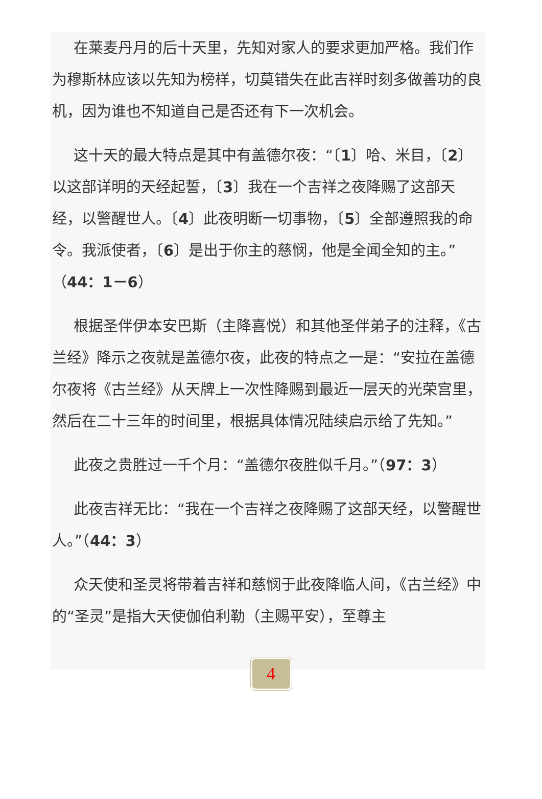在莱麦丹月的后十天里，先知对家人的要求更加严格。我们作为穆斯林应该以先知为榜样，切莫错失在此吉祥时刻多做善功的良机，因为谁也不知道自己是否还有下一次机会。
这十天的最大特点是其中有盖德尔夜：“〔1〕哈、米目，〔2〕以这部详明的天经起誓，〔3〕我在一个吉祥之夜降赐了这部天经，以警醒世人。〔4〕此夜明断一切事物，〔5〕全部遵照我的命令。我派使者，〔6〕是出于你主的慈悯，他是全闻全知的主。”（44：1－6）
根据圣伴伊本安巴斯（主降喜悦）和其他圣伴弟子的注释，《古兰经》降示之夜就是盖德尔夜，此夜的特点之一是：“安拉在盖德尔夜将《古兰经》从天牌上一次性降赐到最近一层天的光荣宫里，然后在二十三年的时间里，根据具体情况陆续启示给了先知。”
此夜之贵胜过一千个月：“盖德尔夜胜似千月。”（97：3）
此夜吉祥无比：“我在一个吉祥之夜降赐了这部天经，以警醒世人。”（44：3）
众天使和圣灵将带着吉祥和慈悯于此夜降临人间，《古兰经》中的“圣灵”是指大天使伽伯利勒（主赐平安），至尊主
4